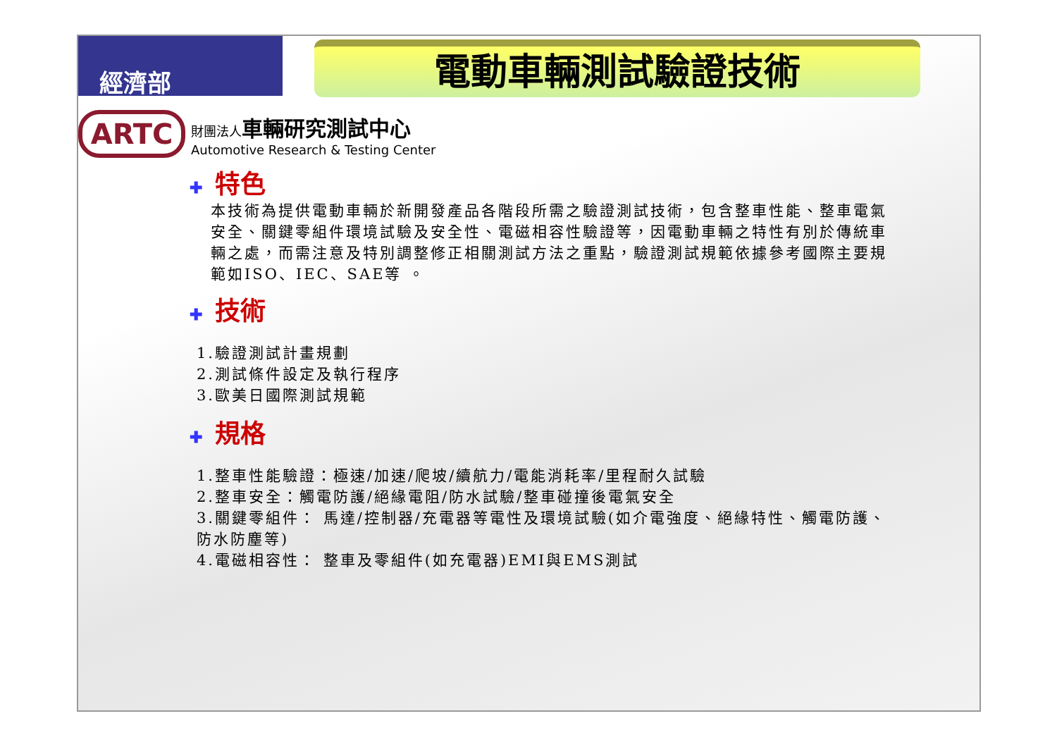經濟部
電動車輛測試驗證技術
ARTC
財團法人車輛研究測試中心
Automotive Research & Testing Center
✚ 特色
本技術為提供電動車輛於新開發產品各階段所需之驗證測試技術，包含整車性能、整車電氣安全、關鍵零組件環境試驗及安全性、電磁相容性驗證等，因電動車輛之特性有別於傳統車輛之處，而需注意及特別調整修正相關測試方法之重點，驗證測試規範依據參考國際主要規範如ISO、IEC、SAE等 。
✚ 技術
1.驗證測試計畫規劃
2.測試條件設定及執行程序
3.歐美日國際測試規範
✚ 規格
1.整車性能驗證：極速/加速/爬坡/續航力/電能消耗率/里程耐久試驗
2.整車安全：觸電防護/絕緣電阻/防水試驗/整車碰撞後電氣安全
3.關鍵零組件： 馬達/控制器/充電器等電性及環境試驗(如介電強度、絕緣特性、觸電防護、防水防塵等)
4.電磁相容性： 整車及零組件(如充電器)EMI與EMS測試